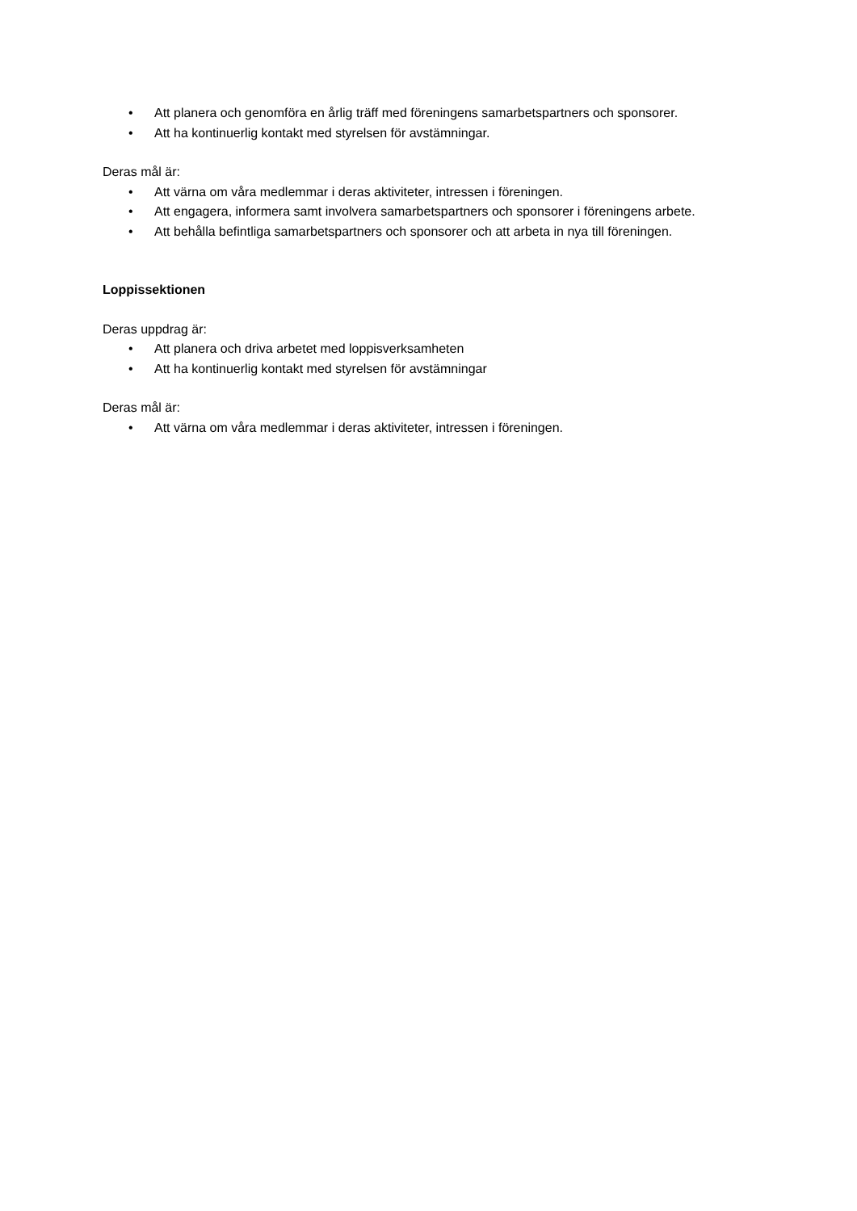• Att planera och genomföra en årlig träff med föreningens samarbetspartners och sponsorer.
• Att ha kontinuerlig kontakt med styrelsen för avstämningar.
Deras mål är:
• Att värna om våra medlemmar i deras aktiviteter, intressen i föreningen.
• Att engagera, informera samt involvera samarbetspartners och sponsorer i föreningens arbete.
• Att behålla befintliga samarbetspartners och sponsorer och att arbeta in nya till föreningen.
Loppissektionen
Deras uppdrag är:
• Att planera och driva arbetet med loppisverksamheten
• Att ha kontinuerlig kontakt med styrelsen för avstämningar
Deras mål är:
• Att värna om våra medlemmar i deras aktiviteter, intressen i föreningen.